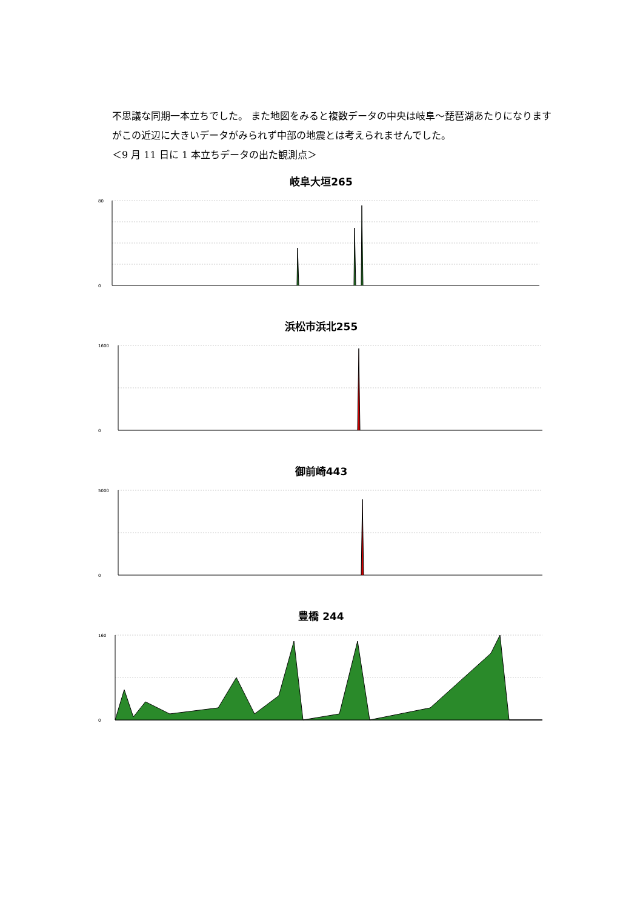不思議な同期一本立ちでした。 また地図をみると複数データの中央は岐阜～琵琶湖あたりになりますがこの近辺に大きいデータがみられず中部の地震とは考えられませんでした。
＜9 月 11 日に 1 本立ちデータの出た観測点＞
岐阜大垣265
80
0
浜松市浜北255
1600
0
御前崎443
5000
0
豊橋 244
160
0